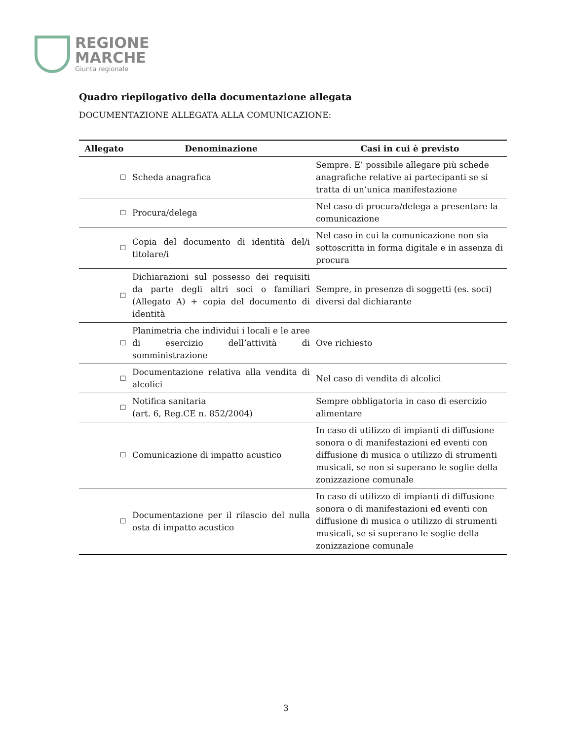REGIONE
MARCHE
Giunta regionale
Quadro riepilogativo della documentazione allegata
DOCUMENTAZIONE ALLEGATA ALLA COMUNICAZIONE:
| Allegato | Denominazione | Casi in cui è previsto |
| --- | --- | --- |
| ☐ | Scheda anagrafica | Sempre. E’ possibile allegare più schede anagrafiche relative ai partecipanti se si tratta di un’unica manifestazione |
| ☐ | Procura/delega | Nel caso di procura/delega a presentare la comunicazione |
| ☐ | Copia del documento di identità del/i titolare/i | Nel caso in cui la comunicazione non sia sottoscritta in forma digitale e in assenza di procura |
| ☐ | Dichiarazioni sul possesso dei requisiti da parte degli altri soci o familiari (Allegato A) + copia del documento di identità | Sempre, in presenza di soggetti (es. soci) diversi dal dichiarante |
| ☐ | Planimetria che individui i locali e le aree di esercizio dell’attività di somministrazione | Ove richiesto |
| ☐ | Documentazione relativa alla vendita di alcolici | Nel caso di vendita di alcolici |
| ☐ | Notifica sanitaria (art. 6, Reg.CE n. 852/2004) | Sempre obbligatoria in caso di esercizio alimentare |
| ☐ | Comunicazione di impatto acustico | In caso di utilizzo di impianti di diffusione sonora o di manifestazioni ed eventi con diffusione di musica o utilizzo di strumenti musicali, se non si superano le soglie della zonizzazione comunale |
| ☐ | Documentazione per il rilascio del nulla osta di impatto acustico | In caso di utilizzo di impianti di diffusione sonora o di manifestazioni ed eventi con diffusione di musica o utilizzo di strumenti musicali, se si superano le soglie della zonizzazione comunale |
3